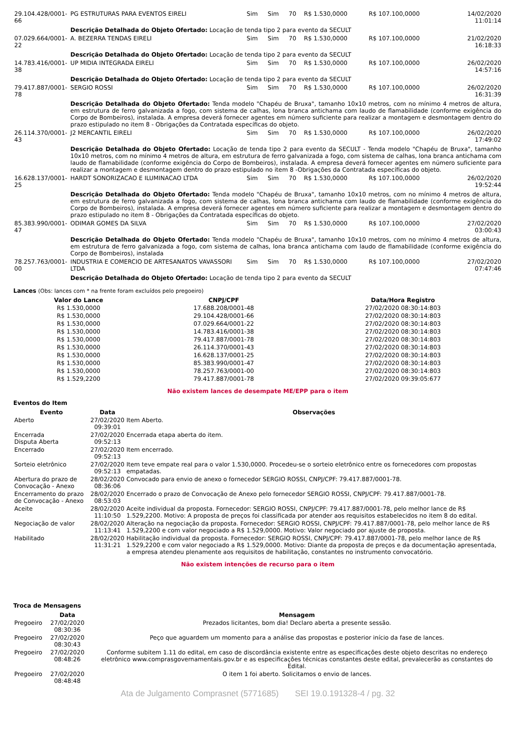| 29.104.428/0001-66 | PG ESTRUTURAS PARA EVENTOS EIRELI | Sim | Sim | 70 | R$ 1.530,0000 | R$ 107.100,0000 | 14/02/2020 11:01:14 |
| | Descrição Detalhada do Objeto Ofertado: Locação de tenda tipo 2 para evento da SECULT | | | | | | |
| 07.029.664/0001-22 | A. BEZERRA TENDAS EIRELI | Sim | Sim | 70 | R$ 1.530,0000 | R$ 107.100,0000 | 21/02/2020 16:18:33 |
| | Descrição Detalhada do Objeto Ofertado: Locação de tenda tipo 2 para evento da SECULT | | | | | | |
| 14.783.416/0001-38 | UP MIDIA INTEGRADA EIRELI | Sim | Sim | 70 | R$ 1.530,0000 | R$ 107.100,0000 | 26/02/2020 14:57:16 |
| | Descrição Detalhada do Objeto Ofertado: Locação de tenda tipo 2 para evento da SECULT | | | | | | |
| 79.417.887/0001-78 | SERGIO ROSSI | Sim | Sim | 70 | R$ 1.530,0000 | R$ 107.100,0000 | 26/02/2020 16:31:39 |
| | Descrição Detalhada do Objeto Ofertado: Tenda modelo "Chapéu de Bruxa", tamanho 10x10 metros, com no mínimo 4 metros de altura, em estrutura de ferro galvanizada a fogo, com sistema de calhas, lona branca antichama com laudo de flamabilidade (conforme exigência do Corpo de Bombeiros), instalada. A empresa deverá fornecer agentes em número suficiente para realizar a montagem e desmontagem dentro do prazo estipulado no item 8 - Obrigações da Contratada específicas do objeto. | | | | | | |
| 26.114.370/0001-43 | J2 MERCANTIL EIRELI | Sim | Sim | 70 | R$ 1.530,0000 | R$ 107.100,0000 | 26/02/2020 17:49:02 |
| | Descrição Detalhada do Objeto Ofertado: Locação de tenda tipo 2 para evento da SECULT - Tenda modelo "Chapéu de Bruxa", tamanho 10x10 metros, com no mínimo 4 metros de altura, em estrutura de ferro galvanizada a fogo, com sistema de calhas, lona branca antichama com laudo de flamabilidade (conforme exigência do Corpo de Bombeiros), instalada. A empresa deverá fornecer agentes em número suficiente para realizar a montagem e desmontagem dentro do prazo estipulado no item 8 -Obrigações da Contratada específicas do objeto. | | | | | | |
| 16.628.137/0001-25 | HARDT SONORIZACAO E ILUMINACAO LTDA | Sim | Sim | 70 | R$ 1.530,0000 | R$ 107.100,0000 | 26/02/2020 19:52:44 |
| | Descrição Detalhada do Objeto Ofertado: Tenda modelo "Chapéu de Bruxa", tamanho 10x10 metros, com no mínimo 4 metros de altura, em estrutura de ferro galvanizada a fogo, com sistema de calhas, lona branca antichama com laudo de flamabilidade (conforme exigência do Corpo de Bombeiros), instalada. A empresa deverá fornecer agentes em número suficiente para realizar a montagem e desmontagem dentro do prazo estipulado no item 8 - Obrigações da Contratada específicas do objeto. | | | | | | |
| 85.383.990/0001-47 | ODIMAR GOMES DA SILVA | Sim | Sim | 70 | R$ 1.530,0000 | R$ 107.100,0000 | 27/02/2020 03:00:43 |
| | Descrição Detalhada do Objeto Ofertado: Tenda modelo "Chapéu de Bruxa", tamanho 10x10 metros, com no mínimo 4 metros de altura, em estrutura de ferro galvanizada a fogo, com sistema de calhas, lona branca antichama com laudo de flamabilidade (conforme exigência do Corpo de Bombeiros), instalada | | | | | | |
| 78.257.763/0001-00 | INDUSTRIA E COMERCIO DE ARTESANATOS VAVASSORI LTDA | Sim | Sim | 70 | R$ 1.530,0000 | R$ 107.100,0000 | 27/02/2020 07:47:46 |
| | Descrição Detalhada do Objeto Ofertado: Locação de tenda tipo 2 para evento da SECULT | | | | | | |
Lances (Obs: lances com * na frente foram excluídos pelo pregoeiro)
| Valor do Lance | CNPJ/CPF | Data/Hora Registro |
| --- | --- | --- |
| R$ 1.530,0000 | 17.688.208/0001-48 | 27/02/2020 08:30:14:803 |
| R$ 1.530,0000 | 29.104.428/0001-66 | 27/02/2020 08:30:14:803 |
| R$ 1.530,0000 | 07.029.664/0001-22 | 27/02/2020 08:30:14:803 |
| R$ 1.530,0000 | 14.783.416/0001-38 | 27/02/2020 08:30:14:803 |
| R$ 1.530,0000 | 79.417.887/0001-78 | 27/02/2020 08:30:14:803 |
| R$ 1.530,0000 | 26.114.370/0001-43 | 27/02/2020 08:30:14:803 |
| R$ 1.530,0000 | 16.628.137/0001-25 | 27/02/2020 08:30:14:803 |
| R$ 1.530,0000 | 85.383.990/0001-47 | 27/02/2020 08:30:14:803 |
| R$ 1.530,0000 | 78.257.763/0001-00 | 27/02/2020 08:30:14:803 |
| R$ 1.529,2200 | 79.417.887/0001-78 | 27/02/2020 09:39:05:677 |
Não existem lances de desempate ME/EPP para o item
Eventos do Item
| Evento | Data | Observações |
| --- | --- | --- |
| Aberto | 27/02/2020 09:39:01 | Item Aberto. |
| Encerrada Disputa Aberta | 27/02/2020 09:52:13 | Encerrada etapa aberta do item. |
| Encerrado | 27/02/2020 09:52:13 | Item encerrado. |
| Sorteio eletrônico | 27/02/2020 09:52:13 | Item teve empate real para o valor 1.530,0000. Procedeu-se o sorteio eletrônico entre os fornecedores com propostas empatadas. |
| Abertura do prazo de Convocação - Anexo | 28/02/2020 08:36:06 | Convocado para envio de anexo o fornecedor SERGIO ROSSI, CNPJ/CPF: 79.417.887/0001-78. |
| Encerramento do prazo de Convocação - Anexo | 28/02/2020 08:53:03 | Encerrado o prazo de Convocação de Anexo pelo fornecedor SERGIO ROSSI, CNPJ/CPF: 79.417.887/0001-78. |
| Aceite | 28/02/2020 11:10:50 | Aceite individual da proposta. Fornecedor: SERGIO ROSSI, CNPJ/CPF: 79.417.887/0001-78, pelo melhor lance de R$ 1.529,2200. Motivo: A proposta de preços foi classificada por atender aos requisitos estabelecidos no item 8 do edital. |
| Negociação de valor | 28/02/2020 11:13:41 | Alteração na negociação da proposta. Fornecedor: SERGIO ROSSI, CNPJ/CPF: 79.417.887/0001-78, pelo melhor lance de R$ 1.529,2200 e com valor negociado a R$ 1.529,0000. Motivo: Valor negociado por ajuste de proposta. |
| Habilitado | 28/02/2020 11:31:21 | Habilitação individual da proposta. Fornecedor: SERGIO ROSSI, CNPJ/CPF: 79.417.887/0001-78, pelo melhor lance de R$ 1.529,2200 e com valor negociado a R$ 1.529,0000. Motivo: Diante da proposta de preços e da documentação apresentada, a empresa atendeu plenamente aos requisitos de habilitação, constantes no instrumento convocatório. |
Não existem intenções de recurso para o item
Troca de Mensagens
| | Data | Mensagem |
| --- | --- | --- |
| Pregoeiro | 27/02/2020 08:30:36 | Prezados licitantes, bom dia! Declaro aberta a presente sessão. |
| Pregoeiro | 27/02/2020 08:30:43 | Peço que aguardem um momento para a análise das propostas e posterior início da fase de lances. |
| Pregoeiro | 27/02/2020 08:48:26 | Conforme subitem 1.11 do edital, em caso de discordância existente entre as especificações deste objeto descritas no endereço eletrônico www.comprasgovernamentais.gov.br e as especificações técnicas constantes deste edital, prevalecerão as constantes do Edital. |
| Pregoeiro | 27/02/2020 08:48:48 | O item 1 foi aberto. Solicitamos o envio de lances. |
Ata de Julgamento Comprasnet (5771685) SEI 19.0.191328-4 / pg. 32